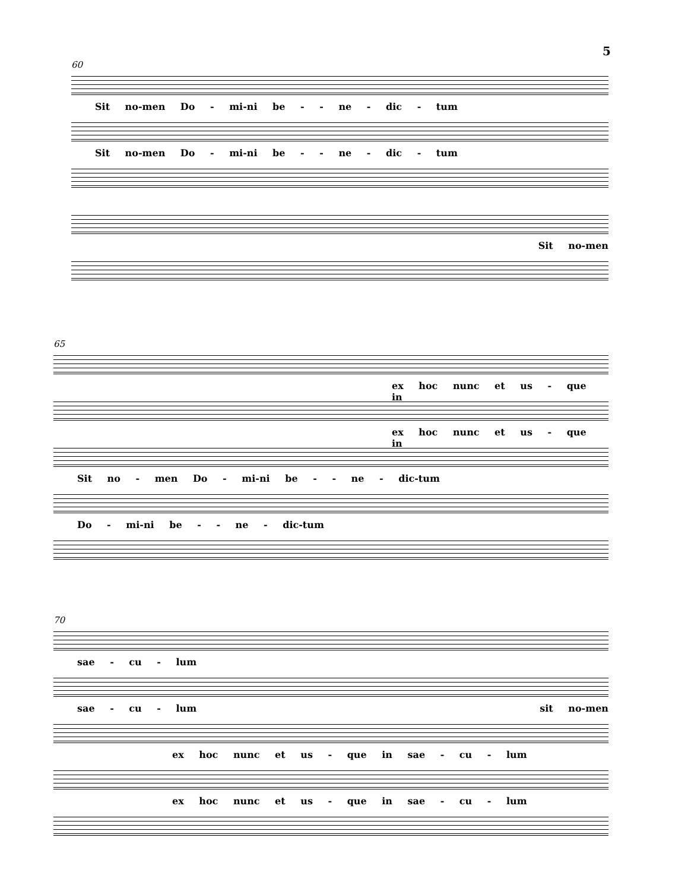5
60
Sit no-men Do - mi-ni be - - ne - dic - tum
Sit no-men Do - mi-ni be - - ne - dic - tum
Sit no-men
65
ex hoc nunc et us - que in
ex hoc nunc et us - que in
Sit no - men Do - mi-ni be - - ne - dic-tum
Do - mi-ni be - - ne - dic-tum
70
sae - cu - lum
sae - cu - lum sit no-men
ex hoc nunc et us - que in sae - cu - lum
ex hoc nunc et us - que in sae - cu - lum